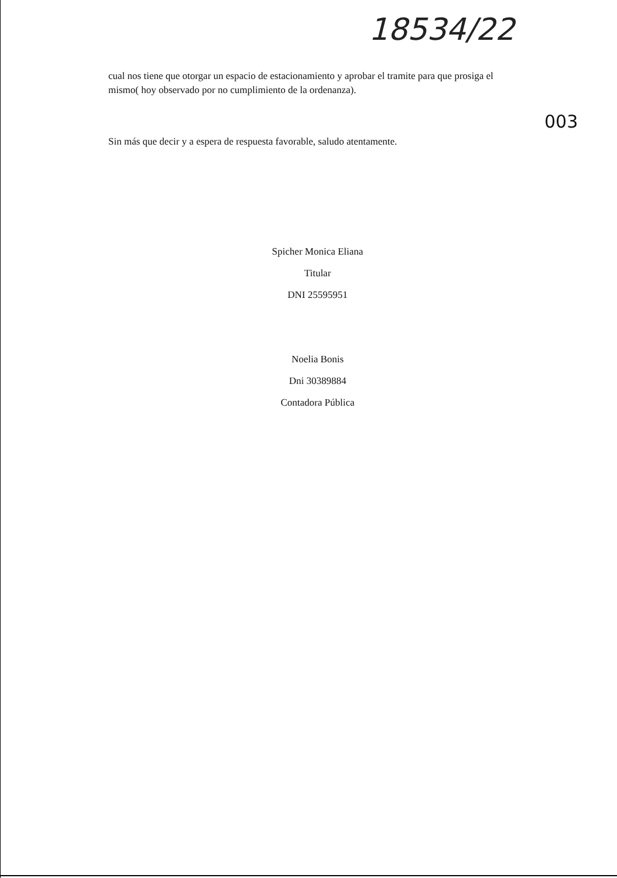18534/22
003
cual nos tiene que otorgar un espacio de estacionamiento y aprobar el tramite para que prosiga el mismo( hoy observado por no cumplimiento de la ordenanza).
Sin más que decir y a espera de respuesta favorable, saludo atentamente.
Spicher Monica Eliana
Titular
DNI 25595951
Noelia Bonis
Dni 30389884
Contadora Pública